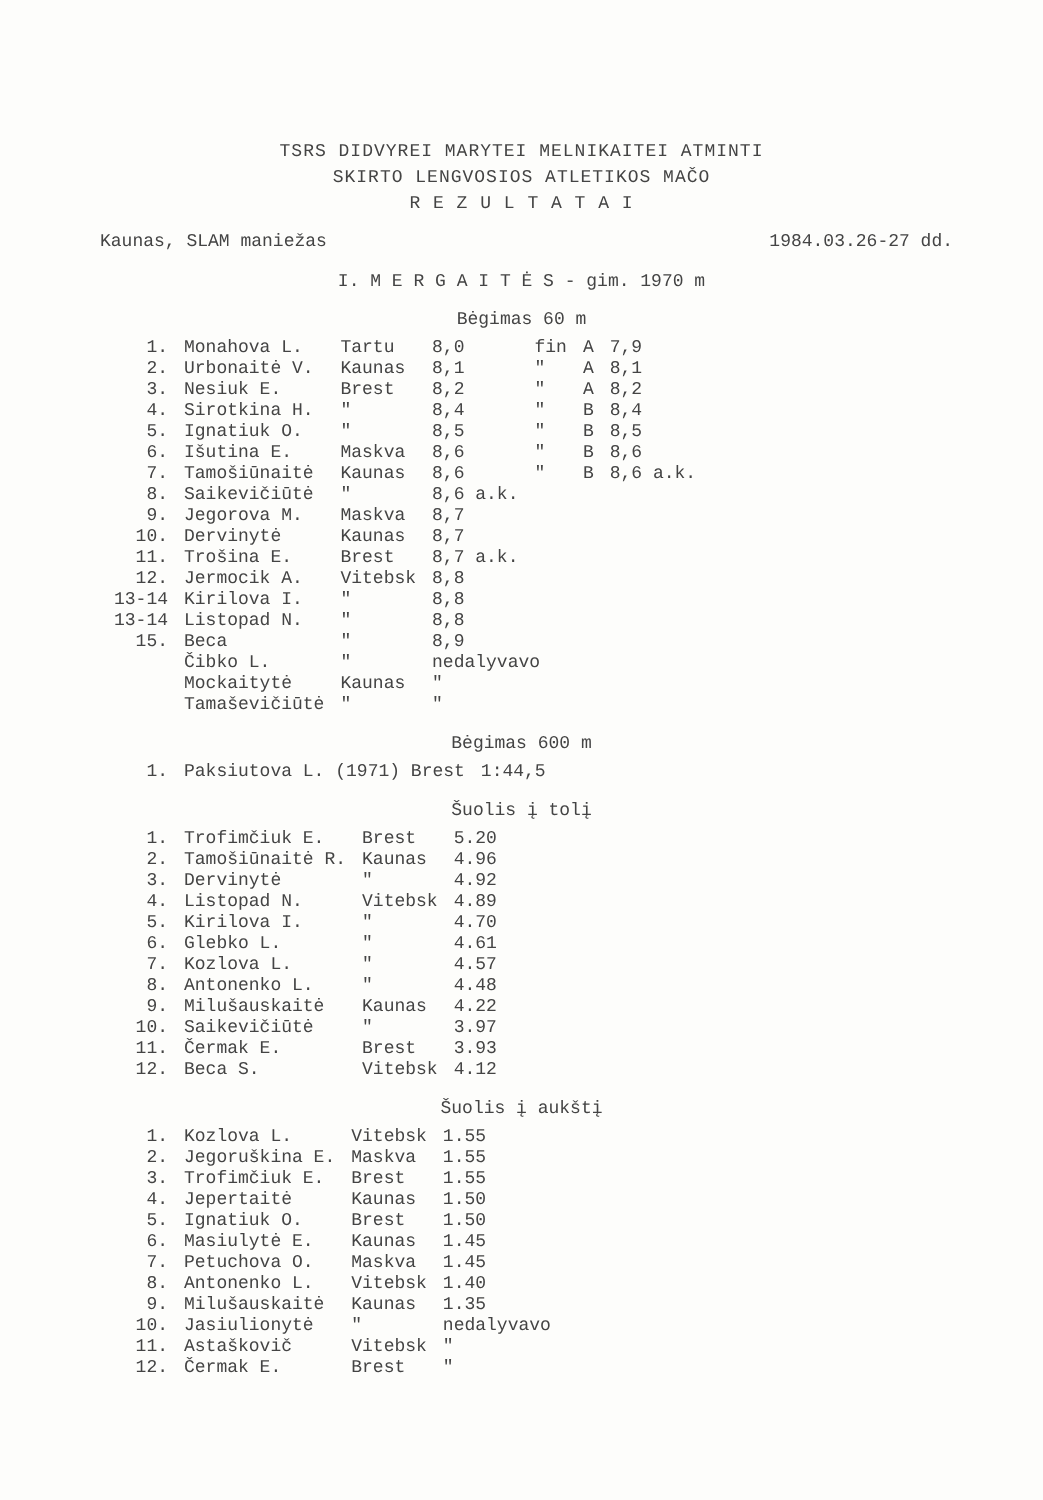TSRS DIDVYREI MARYTEI MELNIKAITEI ATMINTI
SKIRTO LENGVOSIOS ATLETIKOS MAČO
R E Z U L T A T A I
Kaunas, SLAM maniežas 1984.03.26-27 dd.
I. M E R G A I T Ė S - gim. 1970 m
Bėgimas 60 m
| 1. | Monahova L. | Tartu | 8,0 | fin | A | 7,9 |
| 2. | Urbonaitė V. | Kaunas | 8,1 | " | A | 8,1 |
| 3. | Nesiuk E. | Brest | 8,2 | " | A | 8,2 |
| 4. | Sirotkina H. | " | 8,4 | " | B | 8,4 |
| 5. | Ignatiuk O. | " | 8,5 | " | B | 8,5 |
| 6. | Išutina E. | Maskva | 8,6 | " | B | 8,6 |
| 7. | Tamošiūnaitė | Kaunas | 8,6 | " | B | 8,6 a.k. |
| 8. | Saikevičiūtė | " | 8,6 a.k. | | | |
| 9. | Jegorova M. | Maskva | 8,7 | | | |
| 10. | Dervinytė | Kaunas | 8,7 | | | |
| 11. | Trošina E. | Brest | 8,7 a.k. | | | |
| 12. | Jermocik A. | Vitebsk | 8,8 | | | |
| 13-14 | Kirilova I. | " | 8,8 | | | |
| 13-14 | Listopad N. | " | 8,8 | | | |
| 15. | Beca | " | 8,9 | | | |
| | Čibko L. | " | nedalyvavo | | | |
| | Mockaitytė | Kaunas | " | | | |
| | Tamaševičiūtė | " | " | | | |
Bėgimas 600 m
| 1. | Paksiutova L. (1971) Brest | 1:44,5 |
Šuolis į tolį
| 1. | Trofimčiuk E. | Brest | 5.20 |
| 2. | Tamošiūnaitė R. | Kaunas | 4.96 |
| 3. | Dervinytė | " | 4.92 |
| 4. | Listopad N. | Vitebsk | 4.89 |
| 5. | Kirilova I. | " | 4.70 |
| 6. | Glebko L. | " | 4.61 |
| 7. | Kozlova L. | " | 4.57 |
| 8. | Antonenko L. | " | 4.48 |
| 9. | Milušauskaitė | Kaunas | 4.22 |
| 10. | Saikevičiūtė | " | 3.97 |
| 11. | Čermak E. | Brest | 3.93 |
| 12. | Beca S. | Vitebsk | 4.12 |
Šuolis į aukštį
| 1. | Kozlova L. | Vitebsk | 1.55 |
| 2. | Jegoruškina E. | Maskva | 1.55 |
| 3. | Trofimčiuk E. | Brest | 1.55 |
| 4. | Jepertaitė | Kaunas | 1.50 |
| 5. | Ignatiuk O. | Brest | 1.50 |
| 6. | Masiulytė E. | Kaunas | 1.45 |
| 7. | Petuchova O. | Maskva | 1.45 |
| 8. | Antonenko L. | Vitebsk | 1.40 |
| 9. | Milušauskaitė | Kaunas | 1.35 |
| 10. | Jasiulionytė | " | nedalyvavo |
| 11. | Astaškovič | Vitebsk | " |
| 12. | Čermak E. | Brest | " |